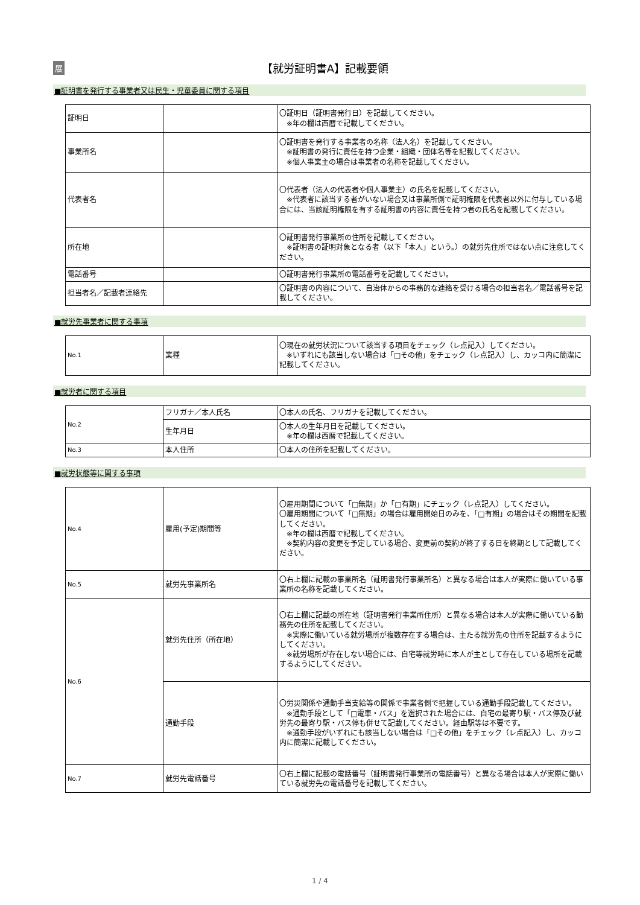展
【就労証明書A】記載要領
■証明書を発行する事業者又は民生・児童委員に関する項目
| 証明日 | | 〇証明日（証明書発行日）を記載してください。 ※年の欄は西暦で記載してください。 |
| 事業所名 | | 〇証明書を発行する事業者の名称（法人名）を記載してください。 ※証明書の発行に責任を持つ企業・組織・団体名等を記載してください。 ※個人事業主の場合は事業者の名称を記載してください。 |
| 代表者名 | | 〇代表者（法人の代表者や個人事業主）の氏名を記載してください。 ※代表者に該当する者がいない場合又は事業所側で証明権限を代表者以外に付与している場合には、当該証明権限を有する証明書の内容に責任を持つ者の氏名を記載してください。 |
| 所在地 | | 〇証明書発行事業所の住所を記載してください。 ※証明書の証明対象となる者（以下「本人」という。）の就労先住所ではない点に注意してください。 |
| 電話番号 | | 〇証明書発行事業所の電話番号を記載してください。 |
| 担当者名／記載者連絡先 | | 〇証明書の内容について、自治体からの事務的な連絡を受ける場合の担当者名／電話番号を記載してください。 |
■就労先事業者に関する事項
| No.1 | 業種 | 〇現在の就労状況について該当する項目をチェック（レ点記入）してください。 ※いずれにも該当しない場合は「□その他」をチェック（レ点記入）し、カッコ内に簡潔に記載してください。 |
■就労者に関する項目
| No.2 | フリガナ／本人氏名 | 〇本人の氏名、フリガナを記載してください。 |
| | 生年月日 | 〇本人の生年月日を記載してください。 ※年の欄は西暦で記載してください。 |
| No.3 | 本人住所 | 〇本人の住所を記載してください。 |
■就労状態等に関する事項
| No.4 | 雇用(予定)期間等 | 〇雇用期間について「□無期」か「□有期」にチェック（レ点記入）してください。 〇雇用期間について「□無期」の場合は雇用開始日のみを、「□有期」の場合はその期間を記載してください。 ※年の欄は西暦で記載してください。 ※契約内容の変更を予定している場合、変更前の契約が終了する日を終期として記載してください。 |
| No.5 | 就労先事業所名 | 〇右上欄に記載の事業所名（証明書発行事業所名）と異なる場合は本人が実際に働いている事業所の名称を記載してください。 |
| No.6 | 就労先住所（所在地） | 〇右上欄に記載の所在地（証明書発行事業所住所）と異なる場合は本人が実際に働いている勤務先の住所を記載してください。 ※実際に働いている就労場所が複数存在する場合は、主たる就労先の住所を記載するようにしてください。 ※就労場所が存在しない場合には、自宅等就労時に本人が主として存在している場所を記載するようにしてください。 |
| | 通勤手段 | 〇労災関係や通勤手当支給等の関係で事業者側で把握している通勤手段記載してください。 ※通勤手段として「□電車・バス」を選択された場合には、自宅の最寄り駅・バス停及び就労先の最寄り駅・バス停も併せて記載してください。経由駅等は不要です。 ※通勤手段がいずれにも該当しない場合は「□その他」をチェック（レ点記入）し、カッコ内に簡潔に記載してください。 |
| No.7 | 就労先電話番号 | 〇右上欄に記載の電話番号（証明書発行事業所の電話番号）と異なる場合は本人が実際に働いている就労先の電話番号を記載してください。 |
1 / 4